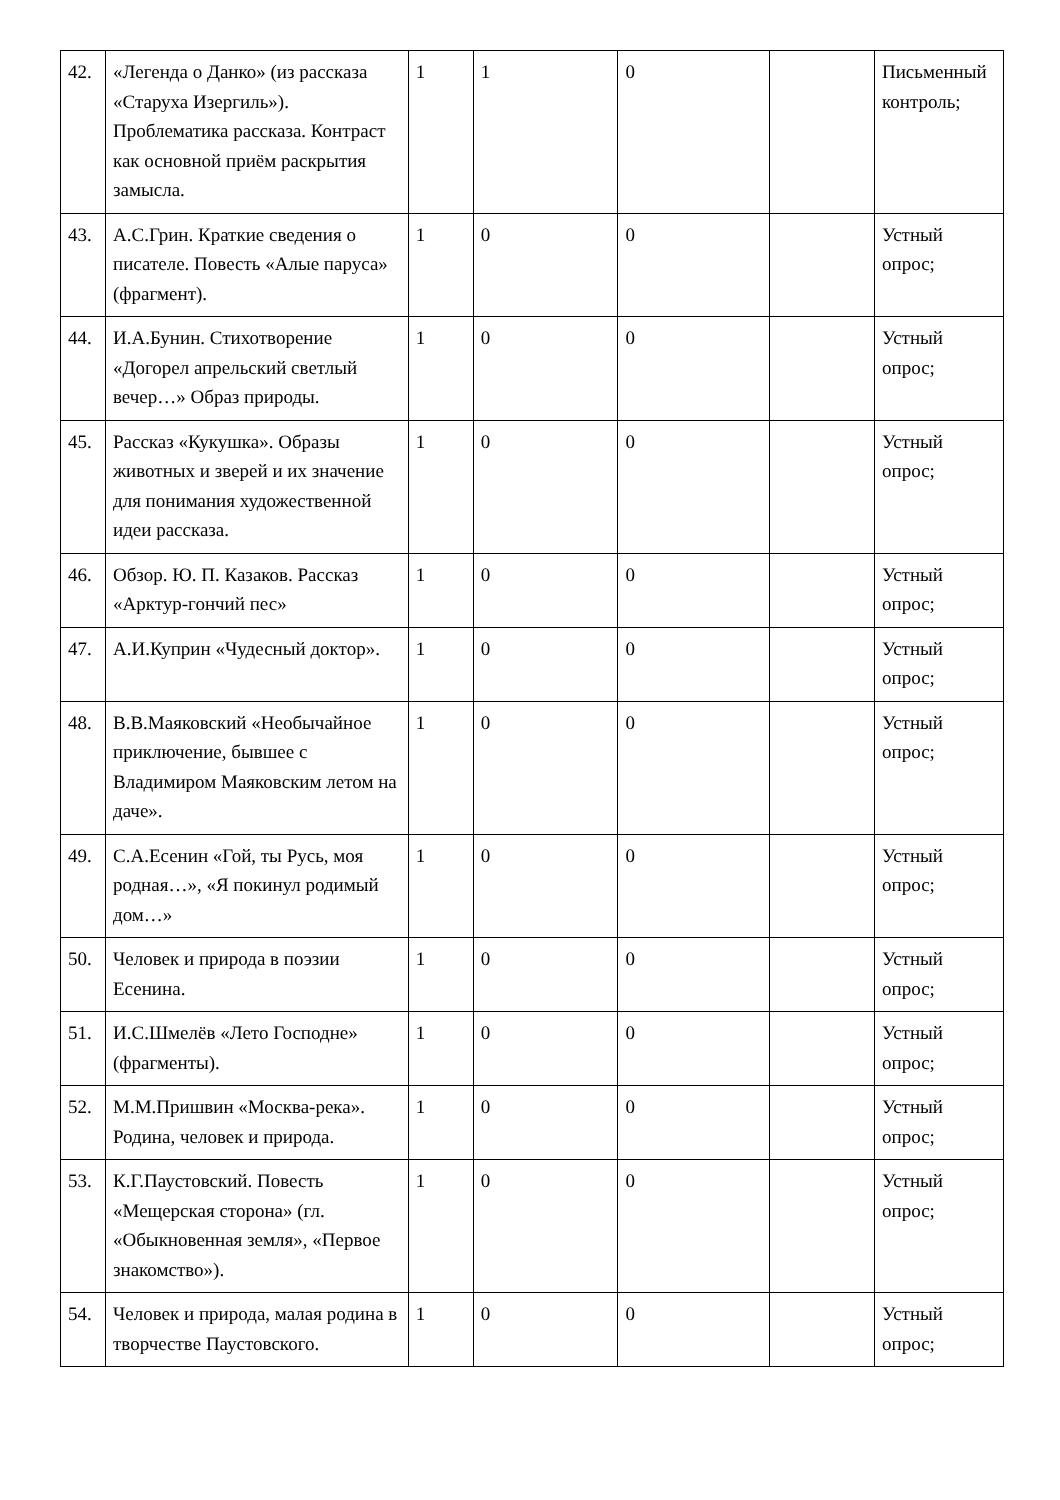| 42. | «Легенда о Данко» (из рассказа «Старуха Изергиль»). Проблематика рассказа. Контраст как основной приём раскрытия замысла. | 1 | 1 | 0 | | Письменный контроль; |
| 43. | А.С.Грин. Краткие сведения о писателе. Повесть «Алые паруса» (фрагмент). | 1 | 0 | 0 | | Устный опрос; |
| 44. | И.А.Бунин. Стихотворение «Догорел апрельский светлый вечер…» Образ природы. | 1 | 0 | 0 | | Устный опрос; |
| 45. | Рассказ «Кукушка». Образы животных и зверей и их значение для понимания художественной идеи рассказа. | 1 | 0 | 0 | | Устный опрос; |
| 46. | Обзор. Ю. П. Казаков. Рассказ «Арктур-гончий пес» | 1 | 0 | 0 | | Устный опрос; |
| 47. | А.И.Куприн «Чудесный доктор». | 1 | 0 | 0 | | Устный опрос; |
| 48. | В.В.Маяковский «Необычайное приключение, бывшее с Владимиром Маяковским летом на даче». | 1 | 0 | 0 | | Устный опрос; |
| 49. | С.А.Есенин «Гой, ты Русь, моя родная…», «Я покинул родимый дом…» | 1 | 0 | 0 | | Устный опрос; |
| 50. | Человек и природа в поэзии Есенина. | 1 | 0 | 0 | | Устный опрос; |
| 51. | И.С.Шмелёв «Лето Господне» (фрагменты). | 1 | 0 | 0 | | Устный опрос; |
| 52. | М.М.Пришвин «Москва-река». Родина, человек и природа. | 1 | 0 | 0 | | Устный опрос; |
| 53. | К.Г.Паустовский. Повесть «Мещерская сторона» (гл. «Обыкновенная земля», «Первое знакомство»). | 1 | 0 | 0 | | Устный опрос; |
| 54. | Человек и природа, малая родина в творчестве Паустовского. | 1 | 0 | 0 | | Устный опрос; |